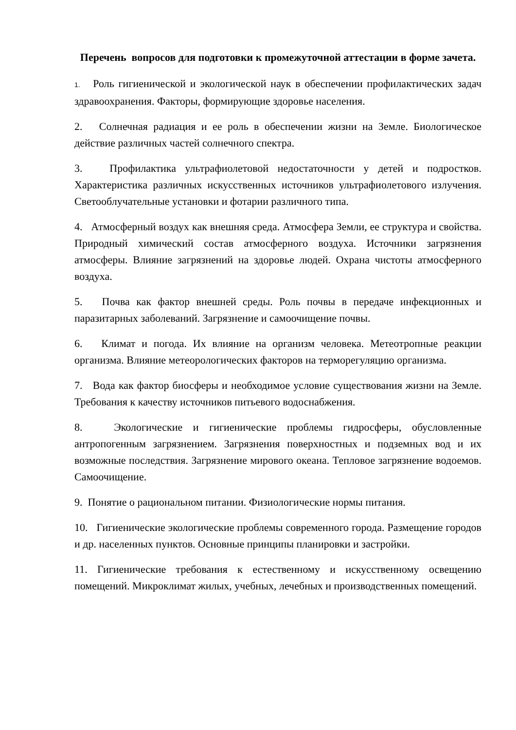Перечень вопросов для подготовки к промежуточной аттестации в форме зачета.
1. Роль гигиенической и экологической наук в обеспечении профилактических задач здравоохранения. Факторы, формирующие здоровье населения.
2. Солнечная радиация и ее роль в обеспечении жизни на Земле. Биологическое действие различных частей солнечного спектра.
3. Профилактика ультрафиолетовой недостаточности у детей и подростков. Характеристика различных искусственных источников ультрафиолетового излучения. Светооблучательные установки и фотарии различного типа.
4. Атмосферный воздух как внешняя среда. Атмосфера Земли, ее структура и свойства. Природный химический состав атмосферного воздуха. Источники загрязнения атмосферы. Влияние загрязнений на здоровье людей. Охрана чистоты атмосферного воздуха.
5. Почва как фактор внешней среды. Роль почвы в передаче инфекционных и паразитарных заболеваний. Загрязнение и самоочищение почвы.
6. Климат и погода. Их влияние на организм человека. Метеотропные реакции организма. Влияние метеорологических факторов на терморегуляцию организма.
7. Вода как фактор биосферы и необходимое условие существования жизни на Земле. Требования к качеству источников питьевого водоснабжения.
8. Экологические и гигиенические проблемы гидросферы, обусловленные антропогенным загрязнением. Загрязнения поверхностных и подземных вод и их возможные последствия. Загрязнение мирового океана. Тепловое загрязнение водоемов. Самоочищение.
9. Понятие о рациональном питании. Физиологические нормы питания.
10. Гигиенические экологические проблемы современного города. Размещение городов и др. населенных пунктов. Основные принципы планировки и застройки.
11. Гигиенические требования к естественному и искусственному освещению помещений. Микроклимат жилых, учебных, лечебных и производственных помещений.